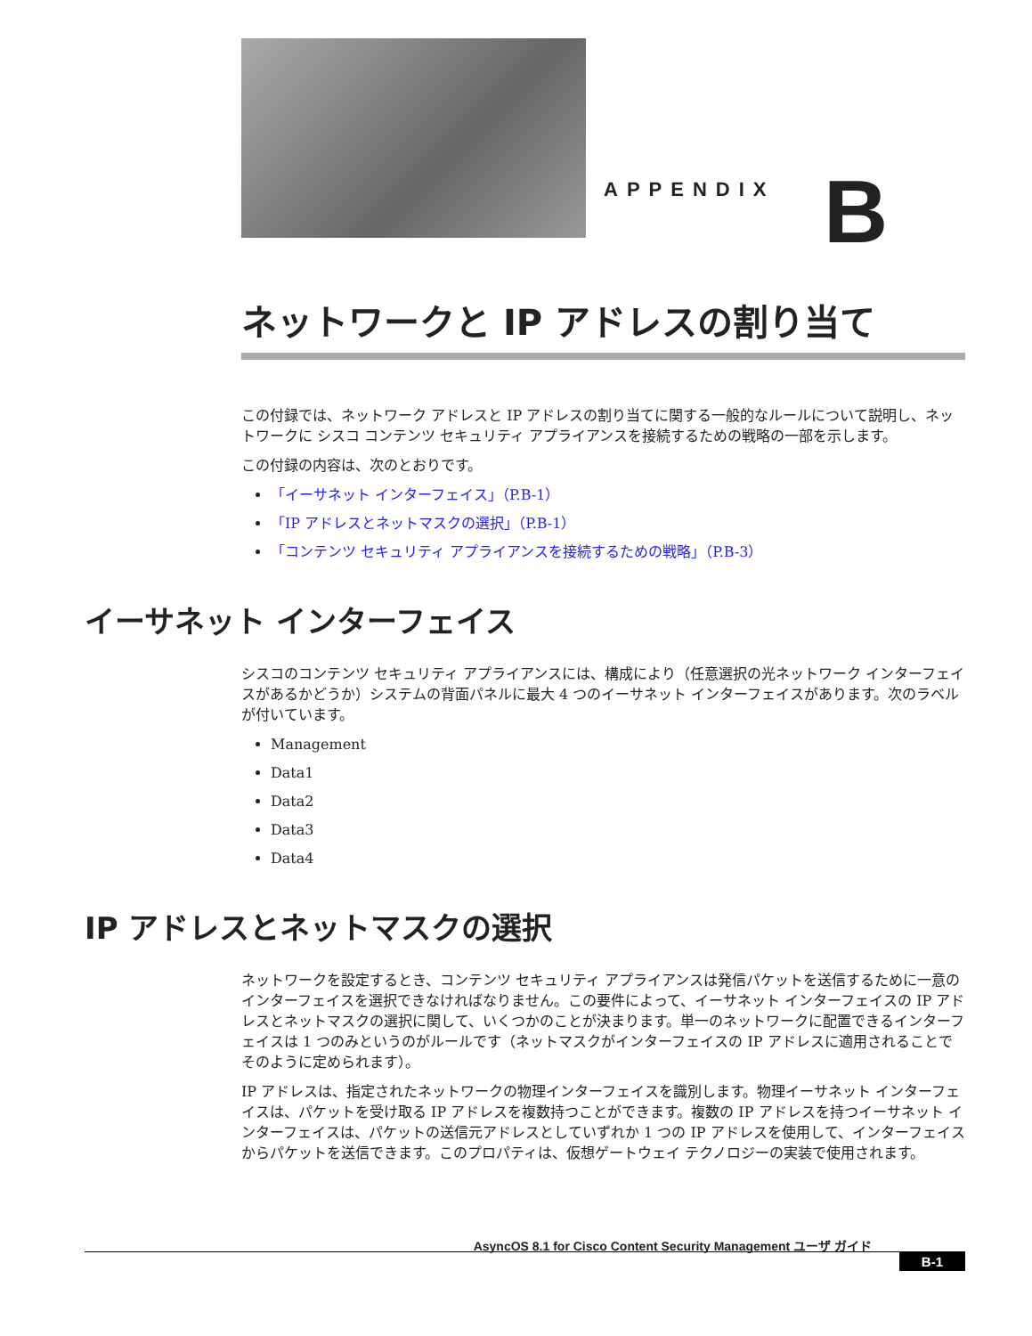APPENDIX B
ネットワークと IP アドレスの割り当て
この付録では、ネットワーク アドレスと IP アドレスの割り当てに関する一般的なルールについて説明し、ネットワークに シスコ コンテンツ セキュリティ アプライアンスを接続するための戦略の一部を示します。
この付録の内容は、次のとおりです。
「イーサネット インターフェイス」（P.B-1）
「IP アドレスとネットマスクの選択」（P.B-1）
「コンテンツ セキュリティ アプライアンスを接続するための戦略」（P.B-3）
イーサネット インターフェイス
シスコのコンテンツ セキュリティ アプライアンスには、構成により（任意選択の光ネットワーク インターフェイスがあるかどうか）システムの背面パネルに最大 4 つのイーサネット インターフェイスがあります。次のラベルが付いています。
Management
Data1
Data2
Data3
Data4
IP アドレスとネットマスクの選択
ネットワークを設定するとき、コンテンツ セキュリティ アプライアンスは発信パケットを送信するために一意のインターフェイスを選択できなければなりません。この要件によって、イーサネット インターフェイスの IP アドレスとネットマスクの選択に関して、いくつかのことが決まります。単一のネットワークに配置できるインターフェイスは 1 つのみというのがルールです（ネットマスクがインターフェイスの IP アドレスに適用されることでそのように定められます）。
IP アドレスは、指定されたネットワークの物理インターフェイスを識別します。物理イーサネット インターフェイスは、パケットを受け取る IP アドレスを複数持つことができます。複数の IP アドレスを持つイーサネット インターフェイスは、パケットの送信元アドレスとしていずれか 1 つの IP アドレスを使用して、インターフェイスからパケットを送信できます。このプロパティは、仮想ゲートウェイ テクノロジーの実装で使用されます。
AsyncOS 8.1 for Cisco Content Security Management ユーザ ガイド
B-1